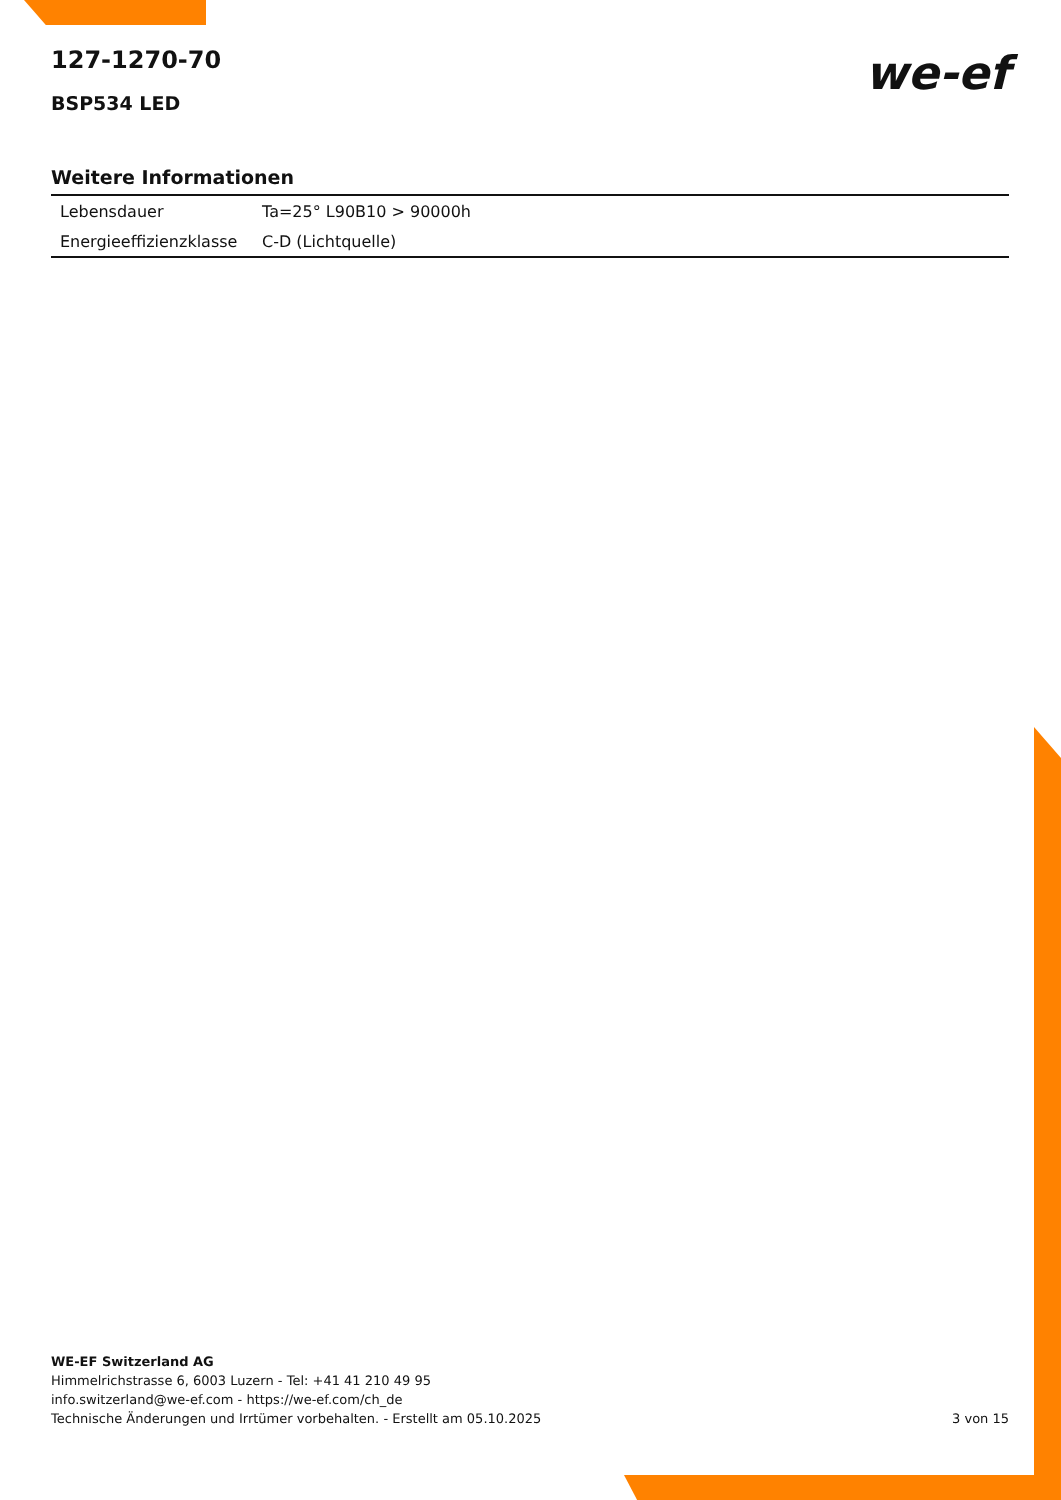127-1270-70
BSP534 LED
we-ef
Weitere Informationen
| Lebensdauer | Ta=25° L90B10 > 90000h |
| Energieeffizienzklasse | C-D (Lichtquelle) |
WE-EF Switzerland AG
Himmelrichstrasse 6, 6003 Luzern - Tel: +41 41 210 49 95
info.switzerland@we-ef.com - https://we-ef.com/ch_de
Technische Änderungen und Irrtümer vorbehalten. - Erstellt am 05.10.2025
3 von 15